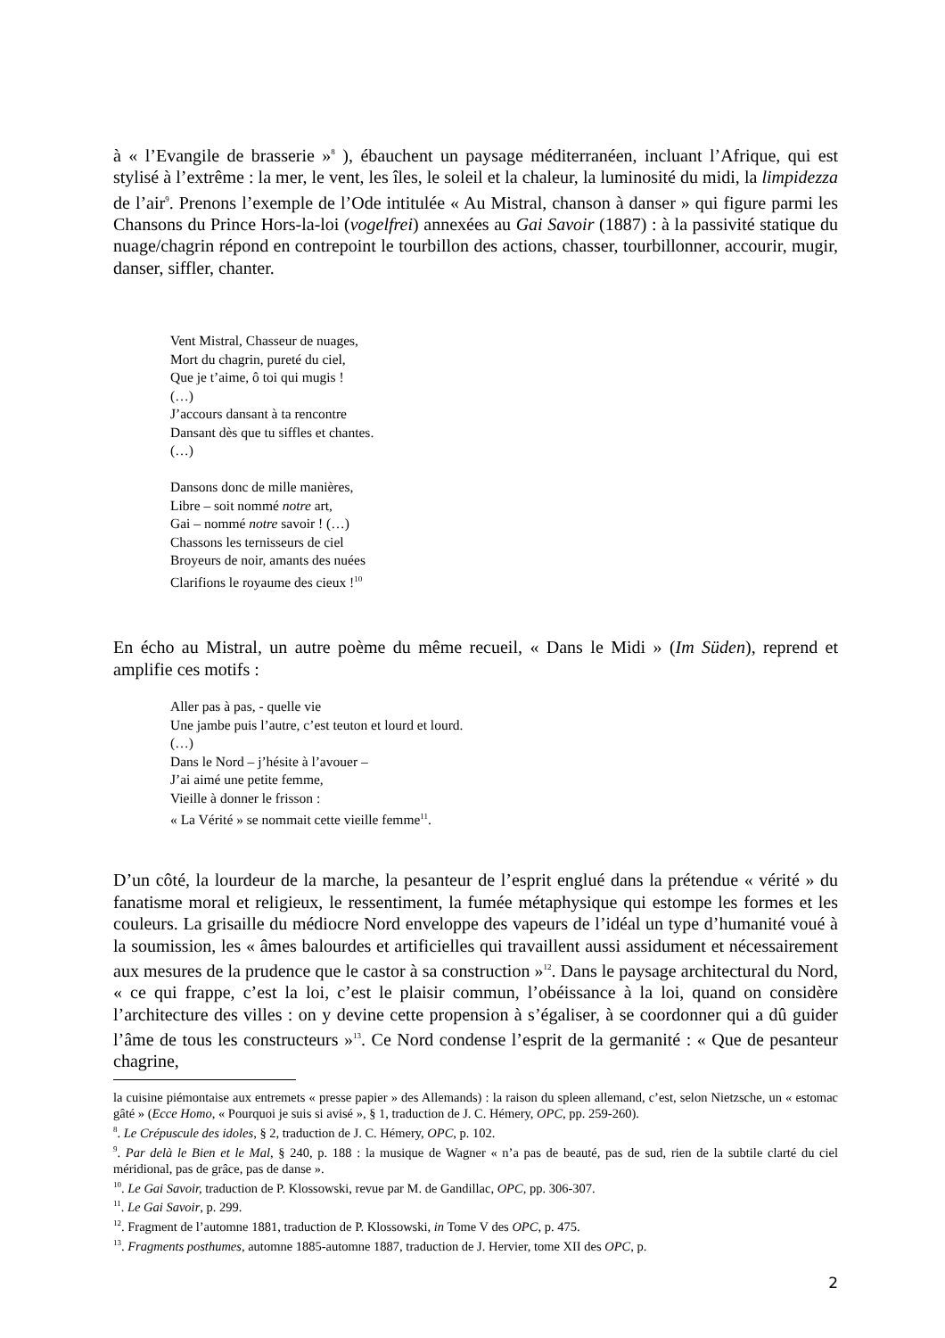à « l’Evangile de brasserie »<sup>8</sup> ), ébauchent un paysage méditerranéen, incluant l’Afrique, qui est stylisé à l’extrême : la mer, le vent, les îles, le soleil et la chaleur, la luminosité du midi, la limpidezza de l’air<sup>9</sup>. Prenons l’exemple de l’Ode intitulée « Au Mistral, chanson à danser » qui figure parmi les Chansons du Prince Hors-la-loi (vogelfrei) annexées au Gai Savoir (1887) : à la passivité statique du nuage/chagrin répond en contrepoint le tourbillon des actions, chasser, tourbillonner, accourir, mugir, danser, siffler, chanter.
Vent Mistral, Chasseur de nuages,
Mort du chagrin, pureté du ciel,
Que je t’aime, ô toi qui mugis !
(…)
J’accours dansant à ta rencontre
Dansant dès que tu siffles et chantes.
(…)
Dansons donc de mille manières,
Libre – soit nommé notre art,
Gai – nommé notre savoir ! (…)
Chassons les ternisseurs de ciel
Broyeurs de noir, amants des nuées
Clarifions le royaume des cieux !<sup>10</sup>
En écho au Mistral, un autre poème du même recueil, « Dans le Midi » (Im Süden), reprend et amplifie ces motifs :
Aller pas à pas, - quelle vie
Une jambe puis l’autre, c’est teuton et lourd et lourd.
(…)
Dans le Nord – j’hésite à l’avouer –
J’ai aimé une petite femme,
Vieille à donner le frisson :
« La Vérité » se nommait cette vieille femme<sup>11</sup>.
D’un côté, la lourdeur de la marche, la pesanteur de l’esprit englué dans la prétendue « vérité » du fanatisme moral et religieux, le ressentiment, la fumée métaphysique qui estompe les formes et les couleurs. La grisaille du médiocre Nord enveloppe des vapeurs de l’idéal un type d’humanité voué à la soumission, les « âmes balourdes et artificielles qui travaillent aussi assidument et nécessairement aux mesures de la prudence que le castor à sa construction »<sup>12</sup>. Dans le paysage architectural du Nord, « ce qui frappe, c’est la loi, c’est le plaisir commun, l’obéissance à la loi, quand on considère l’architecture des villes : on y devine cette propension à s’égaliser, à se coordonner qui a dû guider l’âme de tous les constructeurs »<sup>13</sup>. Ce Nord condense l’esprit de la germanité : « Que de pesanteur chagrine,
la cuisine piémontaise aux entremets « presse papier » des Allemands) : la raison du spleen allemand, c’est, selon Nietzsche, un « estomac gâté » (Ecce Homo, « Pourquoi je suis si avisé », § 1, traduction de J. C. Hémery, OPC, pp. 259-260).
<sup>8</sup>. Le Crépuscule des idoles, § 2, traduction de J. C. Hémery, OPC, p. 102.
<sup>9</sup>. Par delà le Bien et le Mal, § 240, p. 188 : la musique de Wagner « n’a pas de beauté, pas de sud, rien de la subtile clarté du ciel méridional, pas de grâce, pas de danse ».
<sup>10</sup>. Le Gai Savoir, traduction de P. Klossowski, revue par M. de Gandillac, OPC, pp. 306-307.
<sup>11</sup>. Le Gai Savoir, p. 299.
<sup>12</sup>. Fragment de l’automne 1881, traduction de P. Klossowski, in Tome V des OPC, p. 475.
<sup>13</sup>. Fragments posthumes, automne 1885-automne 1887, traduction de J. Hervier, tome XII des OPC, p.
2